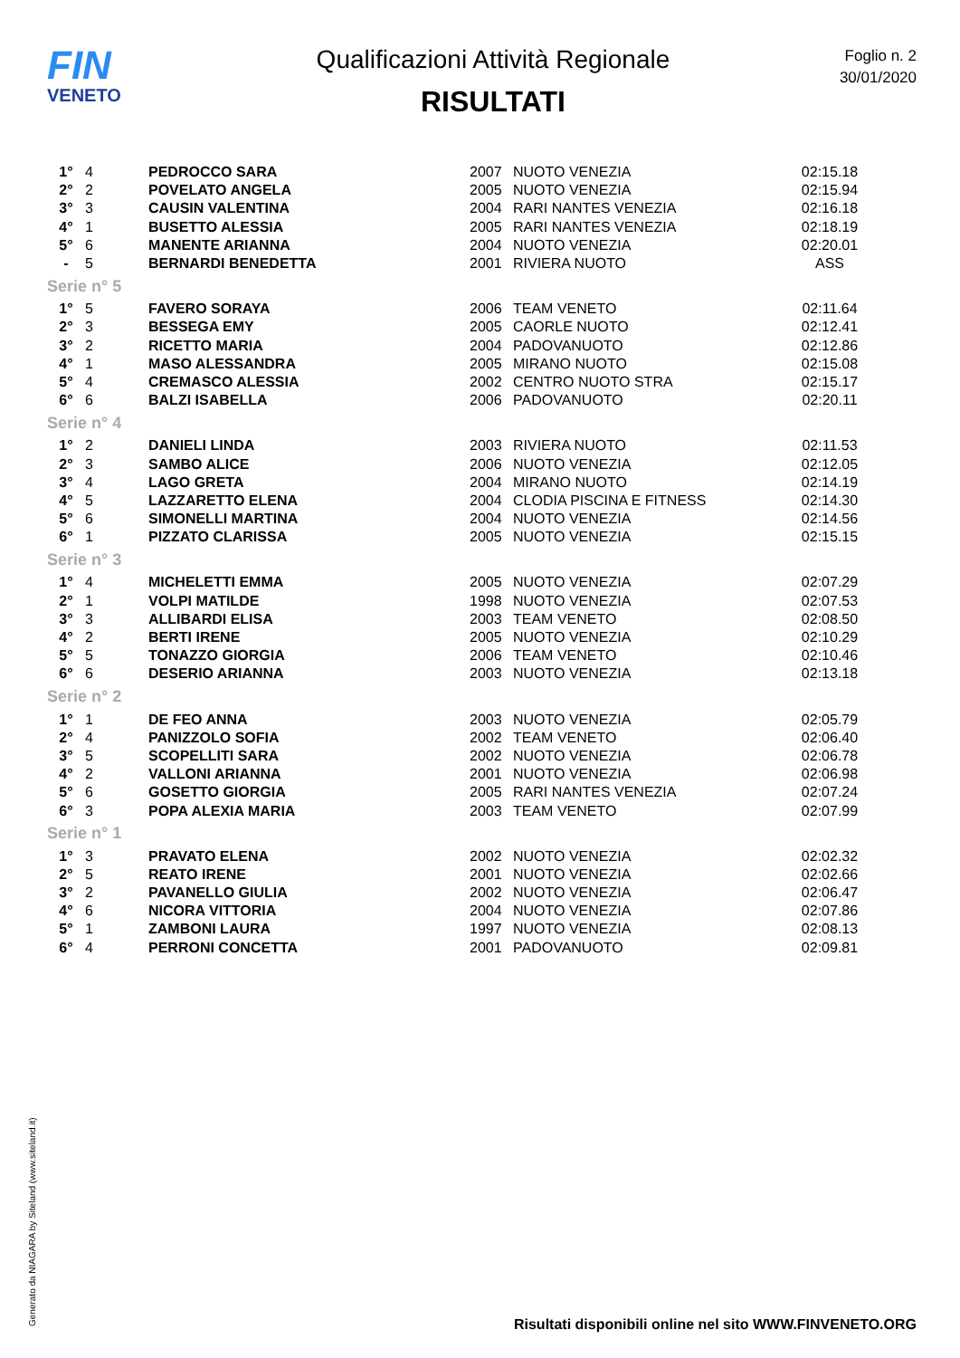FIN
VENETO
Qualificazioni Attività Regionale
RISULTATI
Foglio n. 2
30/01/2020
| 1° | 4 | PEDROCCO SARA | 2007 | NUOTO VENEZIA | 02:15.18 |
| 2° | 2 | POVELATO ANGELA | 2005 | NUOTO VENEZIA | 02:15.94 |
| 3° | 3 | CAUSIN VALENTINA | 2004 | RARI NANTES VENEZIA | 02:16.18 |
| 4° | 1 | BUSETTO ALESSIA | 2005 | RARI NANTES VENEZIA | 02:18.19 |
| 5° | 6 | MANENTE ARIANNA | 2004 | NUOTO VENEZIA | 02:20.01 |
| - | 5 | BERNARDI BENEDETTA | 2001 | RIVIERA NUOTO | ASS |
| Serie n° 5 | | | | | |
| 1° | 5 | FAVERO SORAYA | 2006 | TEAM VENETO | 02:11.64 |
| 2° | 3 | BESSEGA EMY | 2005 | CAORLE NUOTO | 02:12.41 |
| 3° | 2 | RICETTO MARIA | 2004 | PADOVANUOTO | 02:12.86 |
| 4° | 1 | MASO ALESSANDRA | 2005 | MIRANO NUOTO | 02:15.08 |
| 5° | 4 | CREMASCO ALESSIA | 2002 | CENTRO NUOTO STRA | 02:15.17 |
| 6° | 6 | BALZI ISABELLA | 2006 | PADOVANUOTO | 02:20.11 |
| Serie n° 4 | | | | | |
| 1° | 2 | DANIELI LINDA | 2003 | RIVIERA NUOTO | 02:11.53 |
| 2° | 3 | SAMBO ALICE | 2006 | NUOTO VENEZIA | 02:12.05 |
| 3° | 4 | LAGO GRETA | 2004 | MIRANO NUOTO | 02:14.19 |
| 4° | 5 | LAZZARETTO ELENA | 2004 | CLODIA PISCINA E FITNESS | 02:14.30 |
| 5° | 6 | SIMONELLI MARTINA | 2004 | NUOTO VENEZIA | 02:14.56 |
| 6° | 1 | PIZZATO CLARISSA | 2005 | NUOTO VENEZIA | 02:15.15 |
| Serie n° 3 | | | | | |
| 1° | 4 | MICHELETTI EMMA | 2005 | NUOTO VENEZIA | 02:07.29 |
| 2° | 1 | VOLPI MATILDE | 1998 | NUOTO VENEZIA | 02:07.53 |
| 3° | 3 | ALLIBARDI ELISA | 2003 | TEAM VENETO | 02:08.50 |
| 4° | 2 | BERTI IRENE | 2005 | NUOTO VENEZIA | 02:10.29 |
| 5° | 5 | TONAZZO GIORGIA | 2006 | TEAM VENETO | 02:10.46 |
| 6° | 6 | DESERIO ARIANNA | 2003 | NUOTO VENEZIA | 02:13.18 |
| Serie n° 2 | | | | | |
| 1° | 1 | DE FEO ANNA | 2003 | NUOTO VENEZIA | 02:05.79 |
| 2° | 4 | PANIZZOLO SOFIA | 2002 | TEAM VENETO | 02:06.40 |
| 3° | 5 | SCOPELLITI SARA | 2002 | NUOTO VENEZIA | 02:06.78 |
| 4° | 2 | VALLONI ARIANNA | 2001 | NUOTO VENEZIA | 02:06.98 |
| 5° | 6 | GOSETTO GIORGIA | 2005 | RARI NANTES VENEZIA | 02:07.24 |
| 6° | 3 | POPA ALEXIA MARIA | 2003 | TEAM VENETO | 02:07.99 |
| Serie n° 1 | | | | | |
| 1° | 3 | PRAVATO ELENA | 2002 | NUOTO VENEZIA | 02:02.32 |
| 2° | 5 | REATO IRENE | 2001 | NUOTO VENEZIA | 02:02.66 |
| 3° | 2 | PAVANELLO GIULIA | 2002 | NUOTO VENEZIA | 02:06.47 |
| 4° | 6 | NICORA VITTORIA | 2004 | NUOTO VENEZIA | 02:07.86 |
| 5° | 1 | ZAMBONI LAURA | 1997 | NUOTO VENEZIA | 02:08.13 |
| 6° | 4 | PERRONI CONCETTA | 2001 | PADOVANUOTO | 02:09.81 |
Generato da NIAGARA by Siteland (www.siteland.it)
Risultati disponibili online nel sito WWW.FINVENETO.ORG